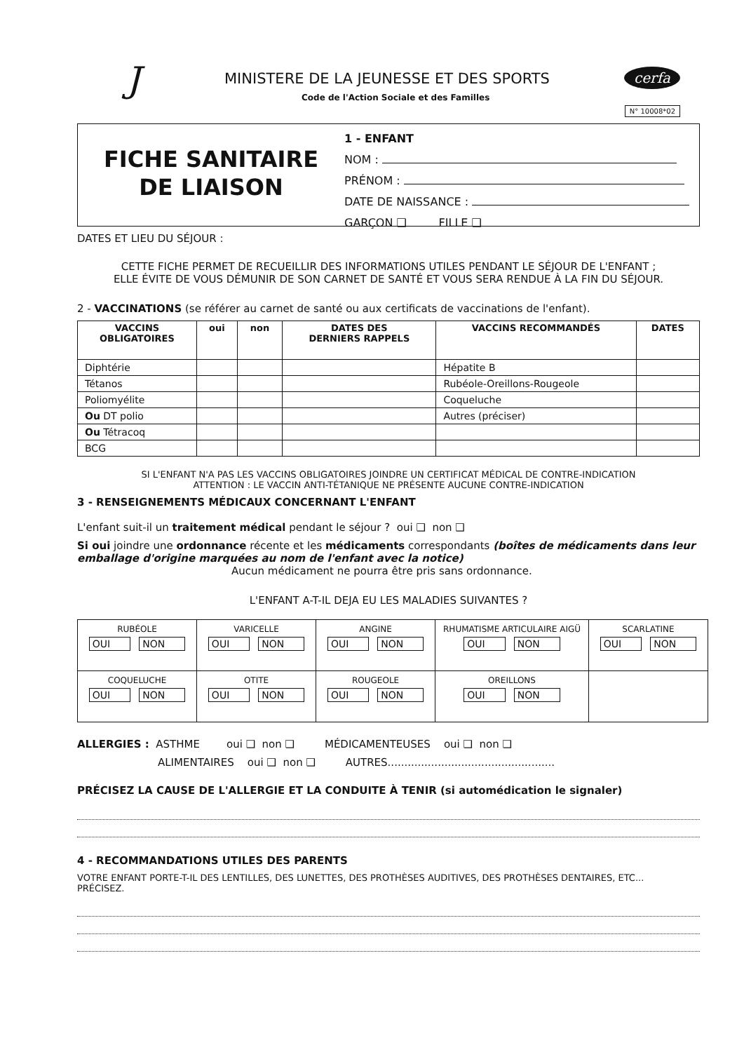J
MINISTERE DE LA JEUNESSE ET DES SPORTS
Code de l'Action Sociale et des Familles
cerfa
N° 10008*02
FICHE SANITAIRE
DE LIAISON
1 - ENFANT
NOM :
PRÉNOM :
DATE DE NAISSANCE :
GARÇON ❑ FILLE ❑
DATES ET LIEU DU SÉJOUR :
CETTE FICHE PERMET DE RECUEILLIR DES INFORMATIONS UTILES PENDANT LE SÉJOUR DE L'ENFANT ;
ELLE ÉVITE DE VOUS DÉMUNIR DE SON CARNET DE SANTÉ ET VOUS SERA RENDUE À LA FIN DU SÉJOUR.
2 - VACCINATIONS (se référer au carnet de santé ou aux certificats de vaccinations de l'enfant).
| VACCINS OBLIGATOIRES | oui | non | DATES DES DERNIERS RAPPELS | VACCINS RECOMMANDÉS | DATES |
| --- | --- | --- | --- | --- | --- |
| Diphtérie | | | | Hépatite B | |
| Tétanos | | | | Rubéole-Oreillons-Rougeole | |
| Poliomyélite | | | | Coqueluche | |
| Ou DT polio | | | | Autres (préciser) | |
| Ou Tétracoq | | | | | |
| BCG | | | | | |
SI L'ENFANT N'A PAS LES VACCINS OBLIGATOIRES JOINDRE UN CERTIFICAT MÉDICAL DE CONTRE-INDICATION
ATTENTION : LE VACCIN ANTI-TÉTANIQUE NE PRÉSENTE AUCUNE CONTRE-INDICATION
3 - RENSEIGNEMENTS MÉDICAUX CONCERNANT L'ENFANT
L'enfant suit-il un traitement médical pendant le séjour ? oui ❑ non ❑
Si oui joindre une ordonnance récente et les médicaments correspondants (boîtes de médicaments dans leur emballage d'origine marquées au nom de l'enfant avec la notice)
Aucun médicament ne pourra être pris sans ordonnance.
L'ENFANT A-T-IL DEJA EU LES MALADIES SUIVANTES ?
| RUBÉOLE OUI NON | VARICELLE OUI NON | ANGINE OUI NON | RHUMATISME ARTICULAIRE AIGÜ OUI NON | SCARLATINE OUI NON |
| COQUELUCHE OUI NON | OTITE OUI NON | ROUGEOLE OUI NON | OREILLONS OUI NON | |
ALLERGIES : ASTHME oui ❑ non ❑ MÉDICAMENTEUSES oui ❑ non ❑
ALIMENTAIRES oui ❑ non ❑ AUTRES..................................................
PRÉCISEZ LA CAUSE DE L'ALLERGIE ET LA CONDUITE À TENIR (si automédication le signaler)
4 - RECOMMANDATIONS UTILES DES PARENTS
VOTRE ENFANT PORTE-T-IL DES LENTILLES, DES LUNETTES, DES PROTHÈSES AUDITIVES, DES PROTHÈSES DENTAIRES, ETC...
PRÉCISEZ.